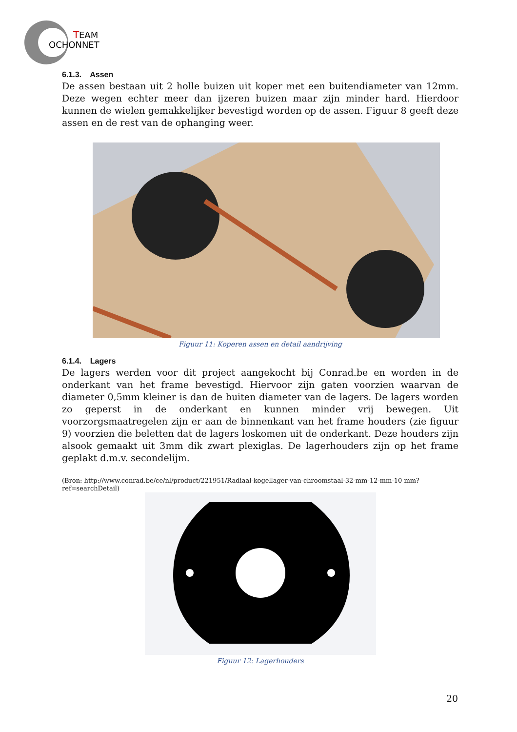T
EAM
OCHONNET
6.1.3. Assen
De assen bestaan uit 2 holle buizen uit koper met een buitendiameter van 12mm. Deze wegen echter meer dan ijzeren buizen maar zijn minder hard. Hierdoor kunnen de wielen gemakkelijker bevestigd worden op de assen. Figuur 8 geeft deze assen en de rest van de ophanging weer.
Figuur 11: Koperen assen en detail aandrijving
6.1.4. Lagers
De lagers werden voor dit project aangekocht bij Conrad.be en worden in de onderkant van het frame bevestigd. Hiervoor zijn gaten voorzien waarvan de diameter 0,5mm kleiner is dan de buiten diameter van de lagers. De lagers worden zo geperst in de onderkant en kunnen minder vrij bewegen. Uit voorzorgsmaatregelen zijn er aan de binnenkant van het frame houders (zie figuur 9) voorzien die beletten dat de lagers loskomen uit de onderkant. Deze houders zijn alsook gemaakt uit 3mm dik zwart plexiglas. De lagerhouders zijn op het frame geplakt d.m.v. secondelijm.
(Bron: http://www.conrad.be/ce/nl/product/221951/Radiaal-kogellager-van-chroomstaal-32-mm-12-mm-10 mm?ref=searchDetail)
Figuur 12: Lagerhouders
20